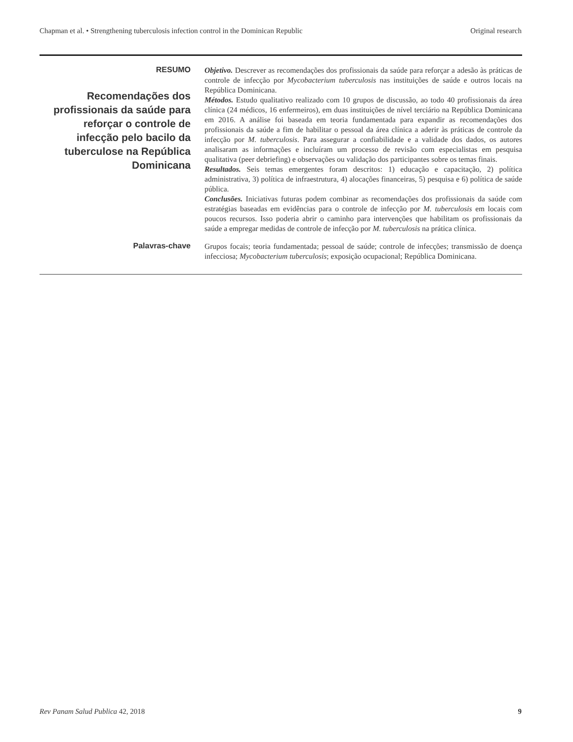Chapman et al. • Strengthening tuberculosis infection control in the Dominican Republic Original research
RESUMO
Recomendações dos profissionais da saúde para reforçar o controle de infecção pelo bacilo da tuberculose na República Dominicana
Objetivo. Descrever as recomendações dos profissionais da saúde para reforçar a adesão às práticas de controle de infecção por Mycobacterium tuberculosis nas instituições de saúde e outros locais na República Dominicana.
Métodos. Estudo qualitativo realizado com 10 grupos de discussão, ao todo 40 profissionais da área clínica (24 médicos, 16 enfermeiros), em duas instituições de nível terciário na República Dominicana em 2016. A análise foi baseada em teoria fundamentada para expandir as recomendações dos profissionais da saúde a fim de habilitar o pessoal da área clínica a aderir às práticas de controle da infecção por M. tuberculosis. Para assegurar a confiabilidade e a validade dos dados, os autores analisaram as informações e incluíram um processo de revisão com especialistas em pesquisa qualitativa (peer debriefing) e observações ou validação dos participantes sobre os temas finais.
Resultados. Seis temas emergentes foram descritos: 1) educação e capacitação, 2) política administrativa, 3) política de infraestrutura, 4) alocações financeiras, 5) pesquisa e 6) política de saúde pública.
Conclusões. Iniciativas futuras podem combinar as recomendações dos profissionais da saúde com estratégias baseadas em evidências para o controle de infecção por M. tuberculosis em locais com poucos recursos. Isso poderia abrir o caminho para intervenções que habilitam os profissionais da saúde a empregar medidas de controle de infecção por M. tuberculosis na prática clínica.
Palavras-chave
Grupos focais; teoria fundamentada; pessoal de saúde; controle de infecções; transmissão de doença infecciosa; Mycobacterium tuberculosis; exposição ocupacional; República Dominicana.
Rev Panam Salud Publica 42, 2018 9